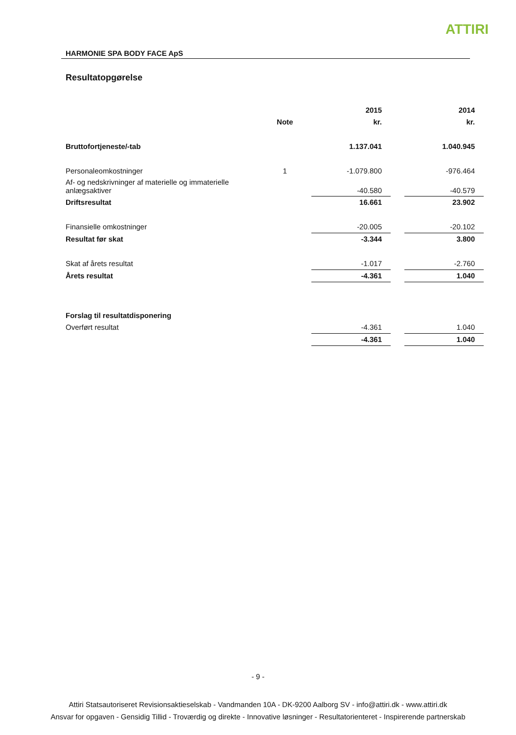ATTIRI
HARMONIE SPA BODY FACE ApS
Resultatopgørelse
| | | 2015 | | 2014 |
| | Note | kr. | | kr. |
| Bruttofortjeneste/-tab | | 1.137.041 | | 1.040.945 |
| Personaleomkostninger | 1 | -1.079.800 | | -976.464 |
| Af- og nedskrivninger af materielle og immaterielle anlægsaktiver | | -40.580 | | -40.579 |
| Driftsresultat | | 16.661 | | 23.902 |
| Finansielle omkostninger | | -20.005 | | -20.102 |
| Resultat før skat | | -3.344 | | 3.800 |
| Skat af årets resultat | | -1.017 | | -2.760 |
| Årets resultat | | -4.361 | | 1.040 |
| Forslag til resultatdisponering | | | | |
| Overført resultat | | -4.361 | | 1.040 |
| | | -4.361 | | 1.040 |
- 9 -
Attiri Statsautoriseret Revisionsaktieselskab - Vandmanden 10A - DK-9200 Aalborg SV - info@attiri.dk - www.attiri.dk
Ansvar for opgaven - Gensidig Tillid - Troværdig og direkte - Innovative løsninger - Resultatorienteret - Inspirerende partnerskab